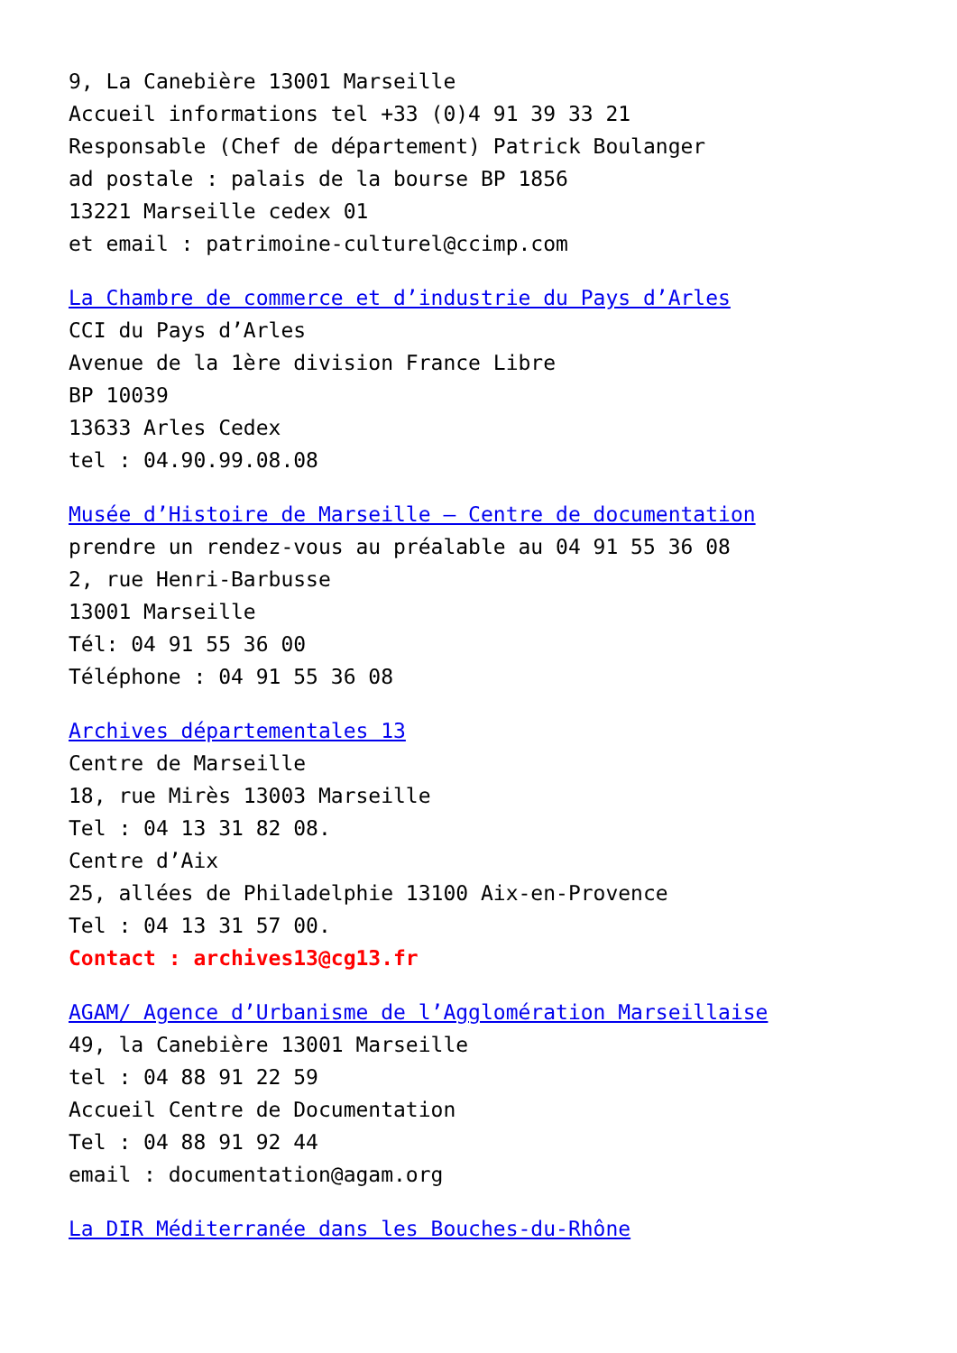9, La Canebière 13001 Marseille
Accueil informations tel +33 (0)4 91 39 33 21
Responsable (Chef de département) Patrick Boulanger
ad postale : palais de la bourse BP 1856
13221 Marseille cedex 01
et email : patrimoine-culturel@ccimp.com
La Chambre de commerce et d’industrie du Pays d’Arles
CCI du Pays d’Arles
Avenue de la 1ère division France Libre
BP 10039
13633 Arles Cedex
tel : 04.90.99.08.08
Musée d’Histoire de Marseille – Centre de documentation
prendre un rendez-vous au préalable au 04 91 55 36 08
2, rue Henri-Barbusse
13001 Marseille
Tél: 04 91 55 36 00
Téléphone : 04 91 55 36 08
Archives départementales 13
Centre de Marseille
18, rue Mirès 13003 Marseille
Tel : 04 13 31 82 08.
Centre d’Aix
25, allées de Philadelphie 13100 Aix-en-Provence
Tel : 04 13 31 57 00.
Contact : archives13@cg13.fr
AGAM/ Agence d’Urbanisme de l’Agglomération Marseillaise
49, la Canebière 13001 Marseille
tel : 04 88 91 22 59
Accueil Centre de Documentation
Tel : 04 88 91 92 44
email : documentation@agam.org
La DIR Méditerranée dans les Bouches-du-Rhône